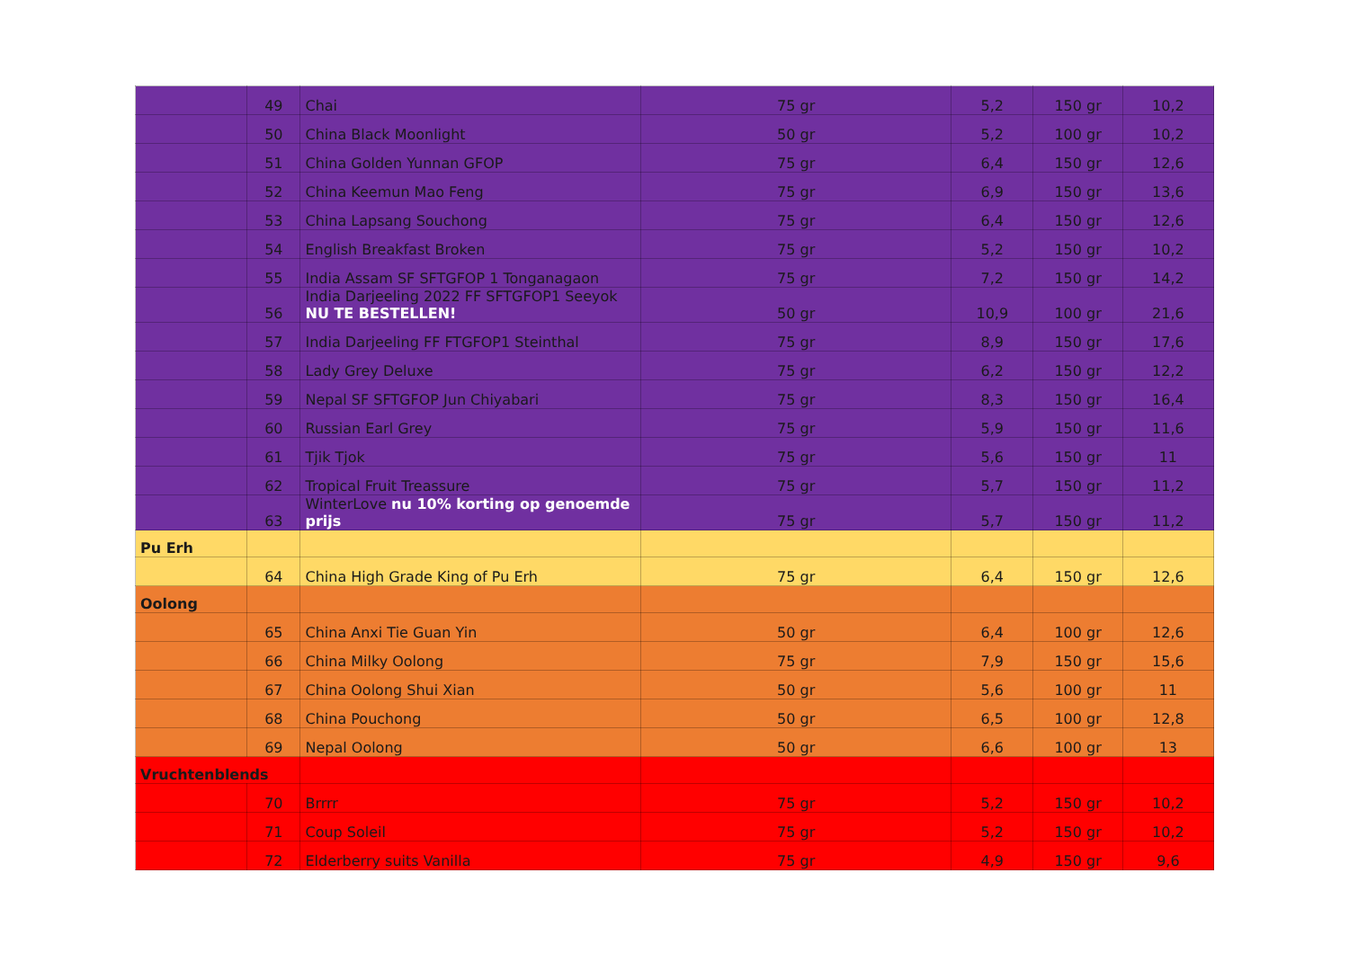| | 49 | Chai | 75 gr | 5,2 | 150 gr | 10,2 |
| | 50 | China Black Moonlight | 50 gr | 5,2 | 100 gr | 10,2 |
| | 51 | China Golden Yunnan GFOP | 75 gr | 6,4 | 150 gr | 12,6 |
| | 52 | China Keemun Mao Feng | 75 gr | 6,9 | 150 gr | 13,6 |
| | 53 | China Lapsang Souchong | 75 gr | 6,4 | 150 gr | 12,6 |
| | 54 | English Breakfast Broken | 75 gr | 5,2 | 150 gr | 10,2 |
| | 55 | India Assam SF SFTGFOP 1 Tonganagaon | 75 gr | 7,2 | 150 gr | 14,2 |
| | 56 | India Darjeeling 2022 FF SFTGFOP1 Seeyok NU TE BESTELLEN! | 50 gr | 10,9 | 100 gr | 21,6 |
| | 57 | India Darjeeling FF FTGFOP1 Steinthal | 75 gr | 8,9 | 150 gr | 17,6 |
| | 58 | Lady Grey Deluxe | 75 gr | 6,2 | 150 gr | 12,2 |
| | 59 | Nepal SF SFTGFOP Jun Chiyabari | 75 gr | 8,3 | 150 gr | 16,4 |
| | 60 | Russian Earl Grey | 75 gr | 5,9 | 150 gr | 11,6 |
| | 61 | Tjik Tjok | 75 gr | 5,6 | 150 gr | 11 |
| | 62 | Tropical Fruit Treassure | 75 gr | 5,7 | 150 gr | 11,2 |
| | 63 | WinterLove nu 10% korting op genoemde prijs | 75 gr | 5,7 | 150 gr | 11,2 |
| Pu Erh | | | | | | |
| | 64 | China High Grade King of Pu Erh | 75 gr | 6,4 | 150 gr | 12,6 |
| Oolong | | | | | | |
| | 65 | China Anxi Tie Guan Yin | 50 gr | 6,4 | 100 gr | 12,6 |
| | 66 | China Milky Oolong | 75 gr | 7,9 | 150 gr | 15,6 |
| | 67 | China Oolong Shui Xian | 50 gr | 5,6 | 100 gr | 11 |
| | 68 | China Pouchong | 50 gr | 6,5 | 100 gr | 12,8 |
| | 69 | Nepal Oolong | 50 gr | 6,6 | 100 gr | 13 |
| Vruchtenblends | | | | | | |
| | 70 | Brrrr | 75 gr | 5,2 | 150 gr | 10,2 |
| | 71 | Coup Soleil | 75 gr | 5,2 | 150 gr | 10,2 |
| | 72 | Elderberry suits Vanilla | 75 gr | 4,9 | 150 gr | 9,6 |